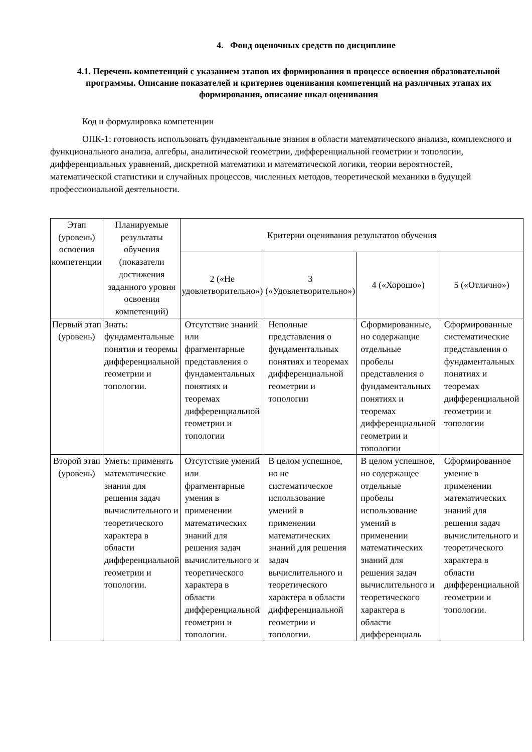4. Фонд оценочных средств по дисциплине
4.1. Перечень компетенций с указанием этапов их формирования в процессе освоения образовательной программы. Описание показателей и критериев оценивания компетенций на различных этапах их формирования, описание шкал оценивания
Код и формулировка компетенции
ОПК-1: готовность использовать фундаментальные знания в области математического анализа, комплексного и функционального анализа, алгебры, аналитической геометрии, дифференциальной геометрии и топологии, дифференциальных уравнений, дискретной математики и математической логики, теории вероятностей, математической статистики и случайных процессов, численных методов, теоретической механики в будущей профессиональной деятельности.
| Этап (уровень) освоения компетенции | Планируемые результаты обучения (показатели достижения заданного уровня освоения компетенций) | Критерии оценивания результатов обучения | | | |
| --- | --- | --- | --- | --- | --- |
| | | 2 («Не удовлетворительно») | 3 («Удовлетворительно») | 4 («Хорошо») | 5 («Отлично») |
| Первый этап (уровень) | Знать: фундаментальные понятия и теоремы дифференциальной геометрии и топологии. | Отсутствие знаний или фрагментарные представления о фундаментальных понятиях и теоремах дифференциальной геометрии и топологии | Неполные представления о фундаментальных понятиях и теоремах дифференциальной геометрии и топологии | Сформированные, но содержащие отдельные пробелы представления о фундаментальных понятиях и теоремах дифференциальной геометрии и топологии | Сформированные систематические представления о фундаментальных понятиях и теоремах дифференциальной геометрии и топологии |
| Второй этап (уровень) | Уметь: применять математические знания для решения задач вычислительного и теоретического характера в области дифференциальной геометрии и топологии. | Отсутствие умений или фрагментарные умения в применении математических знаний для решения задач вычислительного и теоретического характера в области дифференциальной геометрии и топологии. | В целом успешное, но не систематическое использование умений в применении математических знаний для решения задач вычислительного и теоретического характера в области дифференциальной геометрии и топологии. | В целом успешное, но содержащее отдельные пробелы использование умений в применении математических знаний для решения задач вычислительного и теоретического характера в области дифференциаль | Сформированное умение в применении математических знаний для решения задач вычислительного и теоретического характера в области дифференциальной геометрии и топологии. |